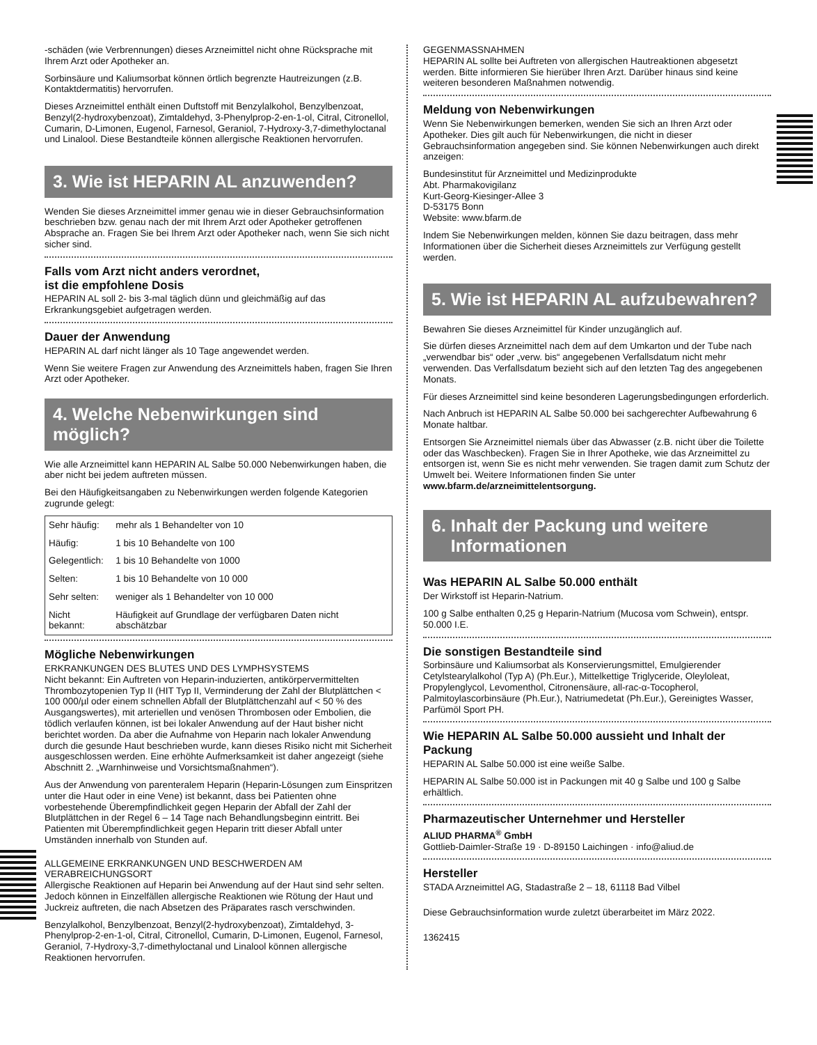-schäden (wie Verbrennungen) dieses Arzneimittel nicht ohne Rücksprache mit Ihrem Arzt oder Apotheker an.
Sorbinsäure und Kaliumsorbat können örtlich begrenzte Hautreizungen (z.B. Kontaktdermatitis) hervorrufen.
Dieses Arzneimittel enthält einen Duftstoff mit Benzylalkohol, Benzylbenzoat, Benzyl(2-hydroxybenzoat), Zimtaldehyd, 3-Phenylprop-2-en-1-ol, Citral, Citronellol, Cumarin, D-Limonen, Eugenol, Farnesol, Geraniol, 7-Hydroxy-3,7-dimethyloctanal und Linalool. Diese Bestandteile können allergische Reaktionen hervorrufen.
3. Wie ist HEPARIN AL anzuwenden?
Wenden Sie dieses Arzneimittel immer genau wie in dieser Gebrauchsinformation beschrieben bzw. genau nach der mit Ihrem Arzt oder Apotheker getroffenen Absprache an. Fragen Sie bei Ihrem Arzt oder Apotheker nach, wenn Sie sich nicht sicher sind.
Falls vom Arzt nicht anders verordnet,
ist die empfohlene Dosis
HEPARIN AL soll 2- bis 3-mal täglich dünn und gleichmäßig auf das Erkrankungsgebiet aufgetragen werden.
Dauer der Anwendung
HEPARIN AL darf nicht länger als 10 Tage angewendet werden.
Wenn Sie weitere Fragen zur Anwendung des Arzneimittels haben, fragen Sie Ihren Arzt oder Apotheker.
4. Welche Nebenwirkungen sind möglich?
Wie alle Arzneimittel kann HEPARIN AL Salbe 50.000 Nebenwirkungen haben, die aber nicht bei jedem auftreten müssen.
Bei den Häufigkeitsangaben zu Nebenwirkungen werden folgende Kategorien zugrunde gelegt:
| Sehr häufig: | mehr als 1 Behandelter von 10 |
| Häufig: | 1 bis 10 Behandelte von 100 |
| Gelegentlich: | 1 bis 10 Behandelte von 1000 |
| Selten: | 1 bis 10 Behandelte von 10 000 |
| Sehr selten: | weniger als 1 Behandelter von 10 000 |
| Nicht bekannt: | Häufigkeit auf Grundlage der verfügbaren Daten nicht abschätzbar |
Mögliche Nebenwirkungen
ERKRANKUNGEN DES BLUTES UND DES LYMPHSYSTEMS
Nicht bekannt: Ein Auftreten von Heparin-induzierten, antikörpervermittelten Thrombozytopenien Typ II (HIT Typ II, Verminderung der Zahl der Blutplättchen < 100 000/µl oder einem schnellen Abfall der Blutplättchenzahl auf < 50 % des Ausgangswertes), mit arteriellen und venösen Thrombosen oder Embolien, die tödlich verlaufen können, ist bei lokaler Anwendung auf der Haut bisher nicht berichtet worden. Da aber die Aufnahme von Heparin nach lokaler Anwendung durch die gesunde Haut beschrieben wurde, kann dieses Risiko nicht mit Sicherheit ausgeschlossen werden. Eine erhöhte Aufmerksamkeit ist daher angezeigt (siehe Abschnitt 2. „Warnhinweise und Vorsichtsmaßnahmen“).
Aus der Anwendung von parenteralem Heparin (Heparin-Lösungen zum Einspritzen unter die Haut oder in eine Vene) ist bekannt, dass bei Patienten ohne vorbestehende Überempfindlichkeit gegen Heparin der Abfall der Zahl der Blutplättchen in der Regel 6 – 14 Tage nach Behandlungsbeginn eintritt. Bei Patienten mit Überempfindlichkeit gegen Heparin tritt dieser Abfall unter Umständen innerhalb von Stunden auf.
ALLGEMEINE ERKRANKUNGEN UND BESCHWERDEN AM VERABREICHUNGSORT
Allergische Reaktionen auf Heparin bei Anwendung auf der Haut sind sehr selten. Jedoch können in Einzelfällen allergische Reaktionen wie Rötung der Haut und Juckreiz auftreten, die nach Absetzen des Präparates rasch verschwinden.
Benzylalkohol, Benzylbenzoat, Benzyl(2-hydroxybenzoat), Zimtaldehyd, 3-Phenylprop-2-en-1-ol, Citral, Citronellol, Cumarin, D-Limonen, Eugenol, Farnesol, Geraniol, 7-Hydroxy-3,7-dimethyloctanal und Linalool können allergische Reaktionen hervorrufen.
GEGENMASSNAHMEN
HEPARIN AL sollte bei Auftreten von allergischen Hautreaktionen abgesetzt werden. Bitte informieren Sie hierüber Ihren Arzt. Darüber hinaus sind keine weiteren besonderen Maßnahmen notwendig.
Meldung von Nebenwirkungen
Wenn Sie Nebenwirkungen bemerken, wenden Sie sich an Ihren Arzt oder Apotheker. Dies gilt auch für Nebenwirkungen, die nicht in dieser Gebrauchsinformation angegeben sind. Sie können Nebenwirkungen auch direkt anzeigen:
Bundesinstitut für Arzneimittel und Medizinprodukte
Abt. Pharmakovigilanz
Kurt-Georg-Kiesinger-Allee 3
D-53175 Bonn
Website: www.bfarm.de
Indem Sie Nebenwirkungen melden, können Sie dazu beitragen, dass mehr Informationen über die Sicherheit dieses Arzneimittels zur Verfügung gestellt werden.
5. Wie ist HEPARIN AL aufzubewahren?
Bewahren Sie dieses Arzneimittel für Kinder unzugänglich auf.
Sie dürfen dieses Arzneimittel nach dem auf dem Umkarton und der Tube nach „verwendbar bis“ oder „verw. bis“ angegebenen Verfallsdatum nicht mehr verwenden. Das Verfallsdatum bezieht sich auf den letzten Tag des angegebenen Monats.
Für dieses Arzneimittel sind keine besonderen Lagerungsbedingungen erforderlich.
Nach Anbruch ist HEPARIN AL Salbe 50.000 bei sachgerechter Aufbewahrung 6 Monate haltbar.
Entsorgen Sie Arzneimittel niemals über das Abwasser (z.B. nicht über die Toilette oder das Waschbecken). Fragen Sie in Ihrer Apotheke, wie das Arzneimittel zu entsorgen ist, wenn Sie es nicht mehr verwenden. Sie tragen damit zum Schutz der Umwelt bei. Weitere Informationen finden Sie unter www.bfarm.de/arzneimittelentsorgung.
6. Inhalt der Packung und weitere
Informationen
Was HEPARIN AL Salbe 50.000 enthält
Der Wirkstoff ist Heparin-Natrium.
100 g Salbe enthalten 0,25 g Heparin-Natrium (Mucosa vom Schwein), entspr. 50.000 I.E.
Die sonstigen Bestandteile sind
Sorbinsäure und Kaliumsorbat als Konservierungsmittel, Emulgierender Cetylstearylalkohol (Typ A) (Ph.Eur.), Mittelkettige Triglyceride, Oleyloleat, Propylenglycol, Levomenthol, Citronensäure, all-rac-α-Tocopherol, Palmitoylascorbinsäure (Ph.Eur.), Natriumedetat (Ph.Eur.), Gereinigtes Wasser, Parfümöl Sport PH.
Wie HEPARIN AL Salbe 50.000 aussieht und Inhalt der Packung
HEPARIN AL Salbe 50.000 ist eine weiße Salbe.
HEPARIN AL Salbe 50.000 ist in Packungen mit 40 g Salbe und 100 g Salbe erhältlich.
Pharmazeutischer Unternehmer und Hersteller
ALIUD PHARMA<sup>®</sup> GmbH
Gottlieb-Daimler-Straße 19 · D-89150 Laichingen · info@aliud.de
Hersteller
STADA Arzneimittel AG, Stadastraße 2 – 18, 61118 Bad Vilbel
Diese Gebrauchsinformation wurde zuletzt überarbeitet im März 2022.
1362415